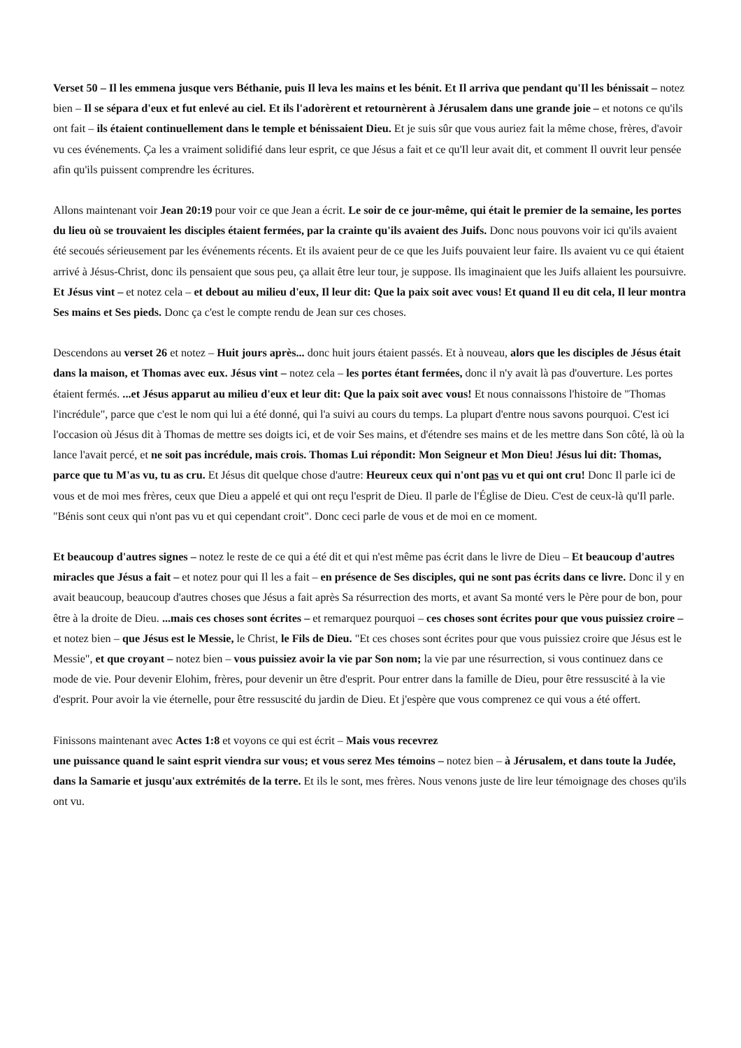Verset 50 – Il les emmena jusque vers Béthanie, puis Il leva les mains et les bénit. Et Il arriva que pendant qu'Il les bénissait – notez bien – Il se sépara d'eux et fut enlevé au ciel. Et ils l'adorèrent et retournèrent à Jérusalem dans une grande joie – et notons ce qu'ils ont fait – ils étaient continuellement dans le temple et bénissaient Dieu. Et je suis sûr que vous auriez fait la même chose, frères, d'avoir vu ces événements. Ça les a vraiment solidifié dans leur esprit, ce que Jésus a fait et ce qu'Il leur avait dit, et comment Il ouvrit leur pensée afin qu'ils puissent comprendre les écritures.
Allons maintenant voir Jean 20:19 pour voir ce que Jean a écrit. Le soir de ce jour-même, qui était le premier de la semaine, les portes du lieu où se trouvaient les disciples étaient fermées, par la crainte qu'ils avaient des Juifs. Donc nous pouvons voir ici qu'ils avaient été secoués sérieusement par les événements récents. Et ils avaient peur de ce que les Juifs pouvaient leur faire. Ils avaient vu ce qui étaient arrivé à Jésus-Christ, donc ils pensaient que sous peu, ça allait être leur tour, je suppose. Ils imaginaient que les Juifs allaient les poursuivre. Et Jésus vint – et notez cela – et debout au milieu d'eux, Il leur dit: Que la paix soit avec vous! Et quand Il eu dit cela, Il leur montra Ses mains et Ses pieds. Donc ça c'est le compte rendu de Jean sur ces choses.
Descendons au verset 26 et notez – Huit jours après... donc huit jours étaient passés. Et à nouveau, alors que les disciples de Jésus était dans la maison, et Thomas avec eux. Jésus vint – notez cela – les portes étant fermées, donc il n'y avait là pas d'ouverture. Les portes étaient fermés. ...et Jésus apparut au milieu d'eux et leur dit: Que la paix soit avec vous! Et nous connaissons l'histoire de "Thomas l'incrédule", parce que c'est le nom qui lui a été donné, qui l'a suivi au cours du temps. La plupart d'entre nous savons pourquoi. C'est ici l'occasion où Jésus dit à Thomas de mettre ses doigts ici, et de voir Ses mains, et d'étendre ses mains et de les mettre dans Son côté, là où la lance l'avait percé, et ne soit pas incrédule, mais crois. Thomas Lui répondit: Mon Seigneur et Mon Dieu! Jésus lui dit: Thomas, parce que tu M'as vu, tu as cru. Et Jésus dit quelque chose d'autre: Heureux ceux qui n'ont pas vu et qui ont cru! Donc Il parle ici de vous et de moi mes frères, ceux que Dieu a appelé et qui ont reçu l'esprit de Dieu. Il parle de l'Église de Dieu. C'est de ceux-là qu'Il parle. "Bénis sont ceux qui n'ont pas vu et qui cependant croit". Donc ceci parle de vous et de moi en ce moment.
Et beaucoup d'autres signes – notez le reste de ce qui a été dit et qui n'est même pas écrit dans le livre de Dieu – Et beaucoup d'autres miracles que Jésus a fait – et notez pour qui Il les a fait – en présence de Ses disciples, qui ne sont pas écrits dans ce livre. Donc il y en avait beaucoup, beaucoup d'autres choses que Jésus a fait après Sa résurrection des morts, et avant Sa monté vers le Père pour de bon, pour être à la droite de Dieu. ...mais ces choses sont écrites – et remarquez pourquoi – ces choses sont écrites pour que vous puissiez croire – et notez bien – que Jésus est le Messie, le Christ, le Fils de Dieu. "Et ces choses sont écrites pour que vous puissiez croire que Jésus est le Messie", et que croyant – notez bien – vous puissiez avoir la vie par Son nom; la vie par une résurrection, si vous continuez dans ce mode de vie. Pour devenir Elohim, frères, pour devenir un être d'esprit. Pour entrer dans la famille de Dieu, pour être ressuscité à la vie d'esprit. Pour avoir la vie éternelle, pour être ressuscité du jardin de Dieu. Et j'espère que vous comprenez ce qui vous a été offert.
Finissons maintenant avec Actes 1:8 et voyons ce qui est écrit – Mais vous recevrez
une puissance quand le saint esprit viendra sur vous; et vous serez Mes témoins – notez bien – à Jérusalem, et dans toute la Judée, dans la Samarie et jusqu'aux extrémités de la terre. Et ils le sont, mes frères. Nous venons juste de lire leur témoignage des choses qu'ils ont vu.